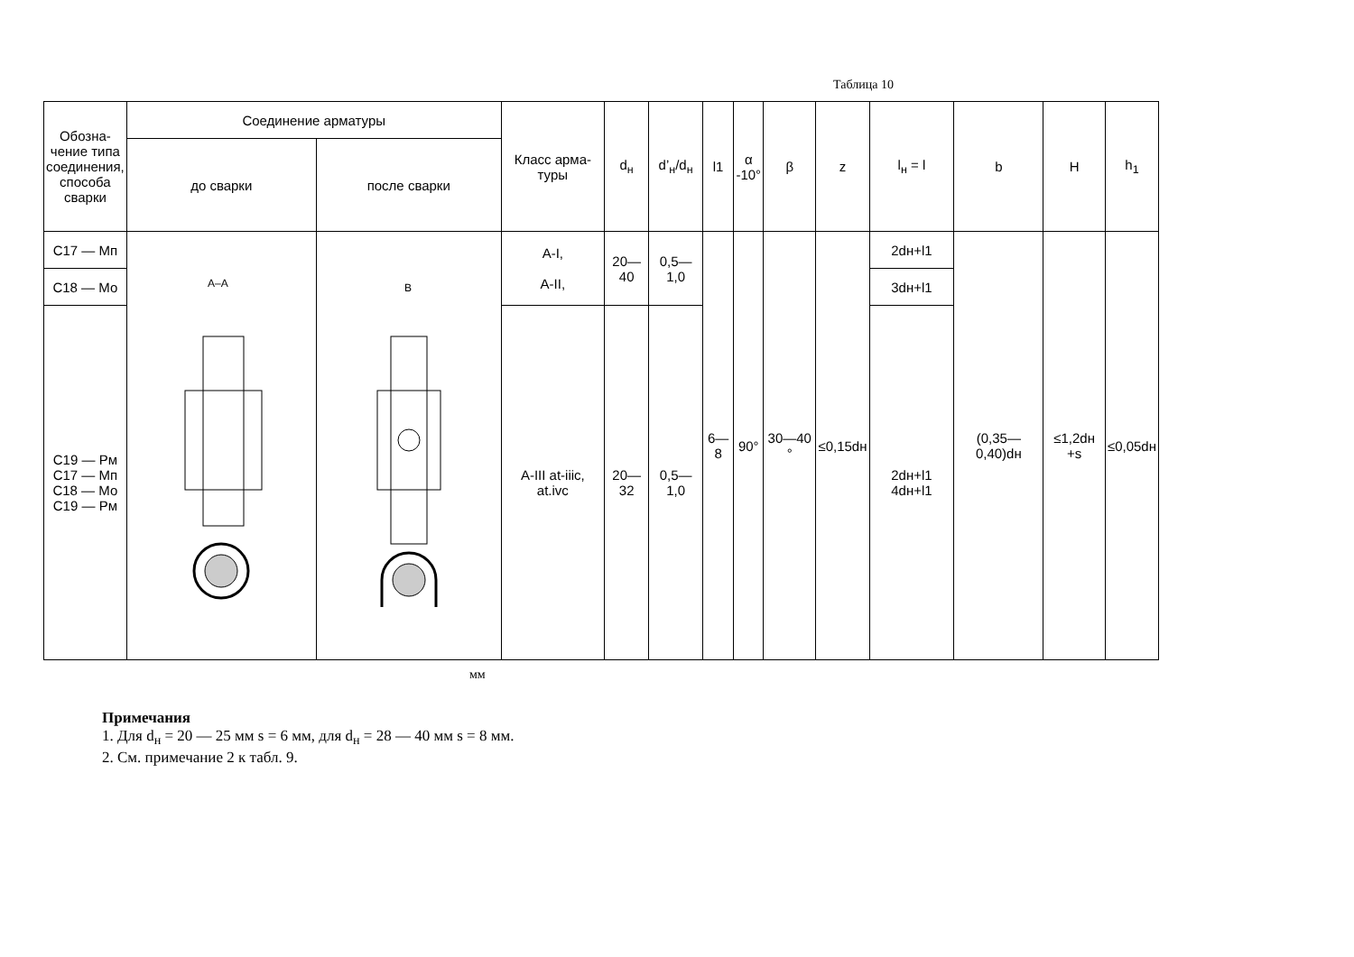Таблица 10
| Обозна-чение типа соединения, способа сварки | Соединение арматуры | | Класс арма-туры | d<sub>н</sub> | d’<sub>н</sub>/d<sub>н</sub> | l1 | α -10° | β | z | l<sub>н</sub> = l | b | H | h<sub>1</sub> |
| --- | --- | --- | --- | --- | --- | --- | --- | --- | --- | --- | --- | --- | --- |
| | до сварки | после сварки | | | | | | | | | | | |
| С17 — Мп | А–А | B | А-I, А-II, | 20—40 | 0,5—1,0 | 6—8 | 90° | 30—40 ° | ≤0,15dн | 2dн+l1 | (0,35—0,40)dн | ≤1,2dн +s | ≤0,05dн |
| С18 — Мо | | | | | | | | | | 3dн+l1 | | | |
| С19 — Рм С17 — Мп С18 — Мо С19 — Рм | | | А-III at-iiic, at.ivc | 20—32 | 0,5—1,0 | | | | | 2dн+l1 4dн+l1 | | | |
мм
Примечания
1. Для d<sub>н</sub> = 20 — 25 мм s = 6 мм, для d<sub>н</sub> = 28 — 40 мм s = 8 мм.
2. См. примечание 2 к табл. 9.